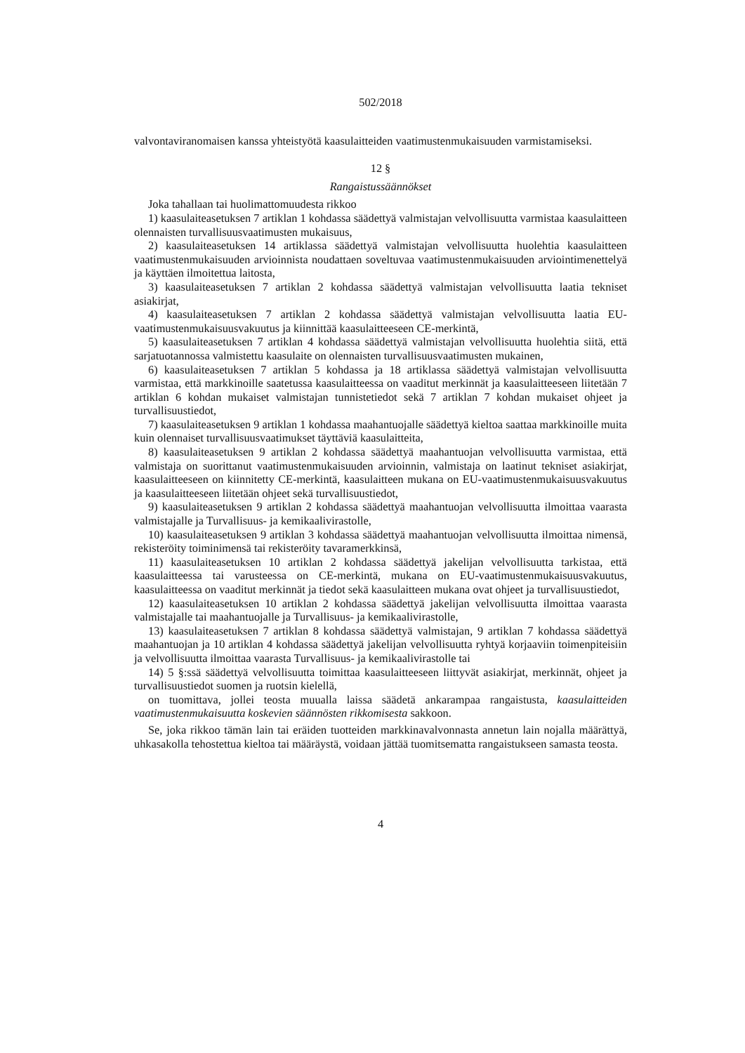502/2018
valvontaviranomaisen kanssa yhteistyötä kaasulaitteiden vaatimustenmukaisuuden varmistamiseksi.
12 §
Rangaistussäännökset
Joka tahallaan tai huolimattomuudesta rikkoo
1) kaasulaiteasetuksen 7 artiklan 1 kohdassa säädettyä valmistajan velvollisuutta varmistaa kaasulaitteen olennaisten turvallisuusvaatimusten mukaisuus,
2) kaasulaiteasetuksen 14 artiklassa säädettyä valmistajan velvollisuutta huolehtia kaasulaitteen vaatimustenmukaisuuden arvioinnista noudattaen soveltuvaa vaatimustenmukaisuuden arviointimenettelyä ja käyttäen ilmoitettua laitosta,
3) kaasulaiteasetuksen 7 artiklan 2 kohdassa säädettyä valmistajan velvollisuutta laatia tekniset asiakirjat,
4) kaasulaiteasetuksen 7 artiklan 2 kohdassa säädettyä valmistajan velvollisuutta laatia EU-vaatimustenmukaisuusvakuutus ja kiinnittää kaasulaitteeseen CE-merkintä,
5) kaasulaiteasetuksen 7 artiklan 4 kohdassa säädettyä valmistajan velvollisuutta huolehtia siitä, että sarjatuotannossa valmistettu kaasulaite on olennaisten turvallisuusvaatimusten mukainen,
6) kaasulaiteasetuksen 7 artiklan 5 kohdassa ja 18 artiklassa säädettyä valmistajan velvollisuutta varmistaa, että markkinoille saatetussa kaasulaitteessa on vaaditut merkinnät ja kaasulaitteeseen liitetään 7 artiklan 6 kohdan mukaiset valmistajan tunnistetiedot sekä 7 artiklan 7 kohdan mukaiset ohjeet ja turvallisuustiedot,
7) kaasulaiteasetuksen 9 artiklan 1 kohdassa maahantuojalle säädettyä kieltoa saattaa markkinoille muita kuin olennaiset turvallisuusvaatimukset täyttäviä kaasulaitteita,
8) kaasulaiteasetuksen 9 artiklan 2 kohdassa säädettyä maahantuojan velvollisuutta varmistaa, että valmistaja on suorittanut vaatimustenmukaisuuden arvioinnin, valmistaja on laatinut tekniset asiakirjat, kaasulaitteeseen on kiinnitetty CE-merkintä, kaasulaitteen mukana on EU-vaatimustenmukaisuusvakuutus ja kaasulaitteeseen liitetään ohjeet sekä turvallisuustiedot,
9) kaasulaiteasetuksen 9 artiklan 2 kohdassa säädettyä maahantuojan velvollisuutta ilmoittaa vaarasta valmistajalle ja Turvallisuus- ja kemikaalivirastolle,
10) kaasulaiteasetuksen 9 artiklan 3 kohdassa säädettyä maahantuojan velvollisuutta ilmoittaa nimensä, rekisteröity toiminimensä tai rekisteröity tavaramerkkinsä,
11) kaasulaiteasetuksen 10 artiklan 2 kohdassa säädettyä jakelijan velvollisuutta tarkistaa, että kaasulaitteessa tai varusteessa on CE-merkintä, mukana on EU-vaatimustenmukaisuusvakuutus, kaasulaitteessa on vaaditut merkinnät ja tiedot sekä kaasulaitteen mukana ovat ohjeet ja turvallisuustiedot,
12) kaasulaiteasetuksen 10 artiklan 2 kohdassa säädettyä jakelijan velvollisuutta ilmoittaa vaarasta valmistajalle tai maahantuojalle ja Turvallisuus- ja kemikaalivirastolle,
13) kaasulaiteasetuksen 7 artiklan 8 kohdassa säädettyä valmistajan, 9 artiklan 7 kohdassa säädettyä maahantuojan ja 10 artiklan 4 kohdassa säädettyä jakelijan velvollisuutta ryhtyä korjaaviin toimenpiteisiin ja velvollisuutta ilmoittaa vaarasta Turvallisuus- ja kemikaalivirastolle tai
14) 5 §:ssä säädettyä velvollisuutta toimittaa kaasulaitteeseen liittyvät asiakirjat, merkinnät, ohjeet ja turvallisuustiedot suomen ja ruotsin kielellä,
on tuomittava, jollei teosta muualla laissa säädetä ankarampaa rangaistusta, kaasulaitteiden vaatimustenmukaisuutta koskevien säännösten rikkomisesta sakkoon.
Se, joka rikkoo tämän lain tai eräiden tuotteiden markkinavalvonnasta annetun lain nojalla määrättyä, uhkasakolla tehostettua kieltoa tai määräystä, voidaan jättää tuomitsematta rangaistukseen samasta teosta.
4